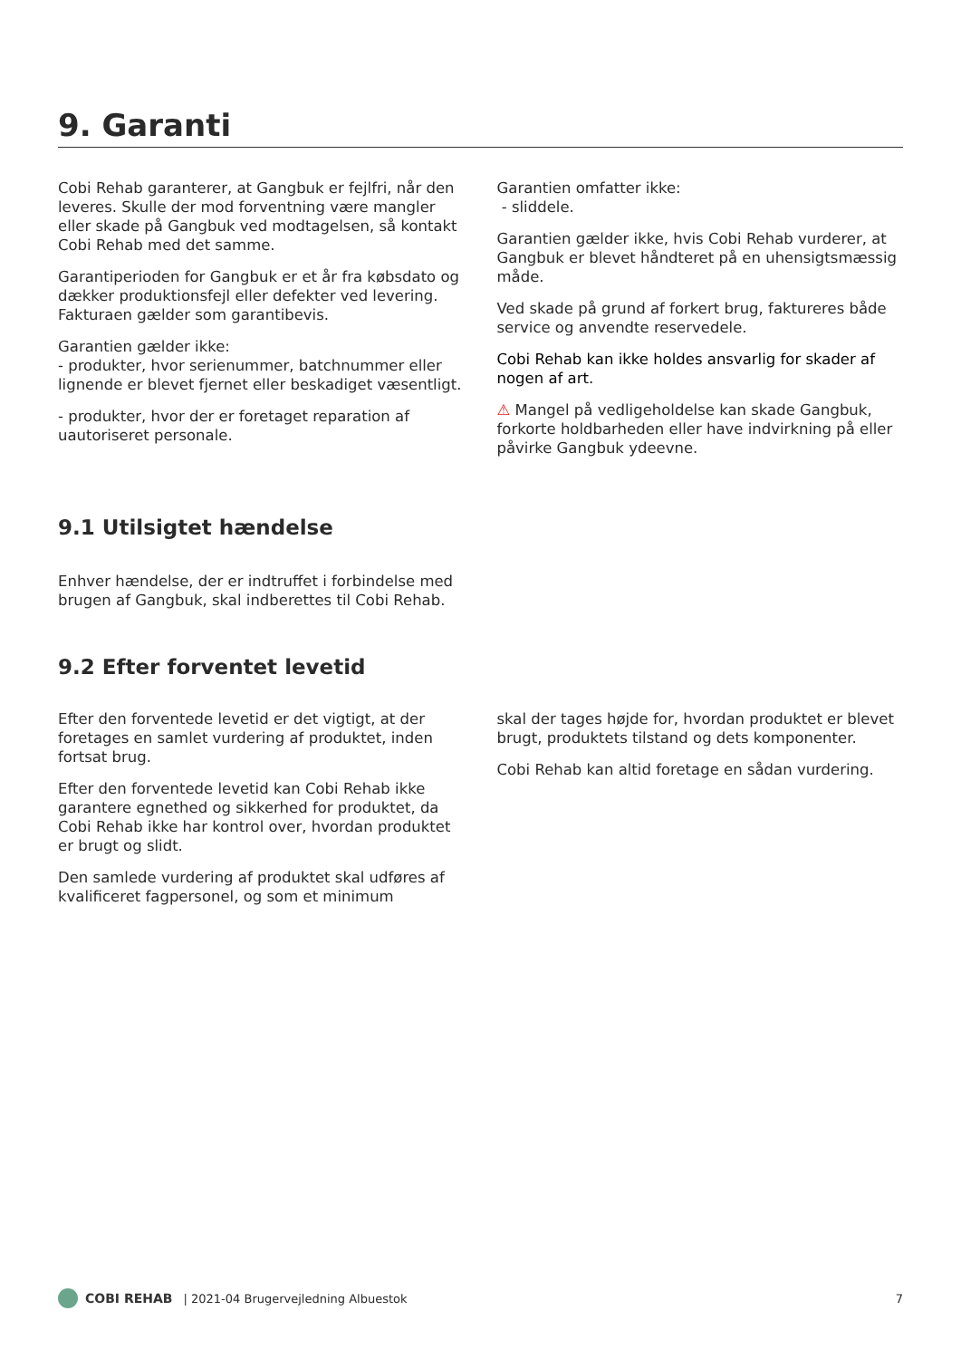9. Garanti
Cobi Rehab garanterer, at Gangbuk er fejlfri, når den leveres. Skulle der mod forventning være mangler eller skade på Gangbuk ved modtagelsen, så kontakt Cobi Rehab med det samme.
Garantiperioden for Gangbuk er et år fra købsdato og dækker produktionsfejl eller defekter ved levering. Fakturaen gælder som garantibevis.
Garantien gælder ikke:
- produkter, hvor serienummer, batchnummer eller lignende er blevet fjernet eller beskadiget væsentligt.
- produkter, hvor der er foretaget reparation af uautoriseret personale.
Garantien omfatter ikke:
- sliddele.
Garantien gælder ikke, hvis Cobi Rehab vurderer, at Gangbuk er blevet håndteret på en uhensigtsmæssig måde.
Ved skade på grund af forkert brug, faktureres både service og anvendte reservedele.
Cobi Rehab kan ikke holdes ansvarlig for skader af nogen af art.
⚠ Mangel på vedligeholdelse kan skade Gangbuk, forkorte holdbarheden eller have indvirkning på eller påvirke Gangbuk ydeevne.
9.1 Utilsigtet hændelse
Enhver hændelse, der er indtruffet i forbindelse med brugen af Gangbuk, skal indberettes til Cobi Rehab.
9.2 Efter forventet levetid
Efter den forventede levetid er det vigtigt, at der foretages en samlet vurdering af produktet, inden fortsat brug.
Efter den forventede levetid kan Cobi Rehab ikke garantere egnethed og sikkerhed for produktet, da Cobi Rehab ikke har kontrol over, hvordan produktet er brugt og slidt.
Den samlede vurdering af produktet skal udføres af kvalificeret fagpersonel, og som et minimum
skal der tages højde for, hvordan produktet er blevet brugt, produktets tilstand og dets komponenter.
Cobi Rehab kan altid foretage en sådan vurdering.
COBI REHAB | 2021-04 Brugervejledning Albuestok 7